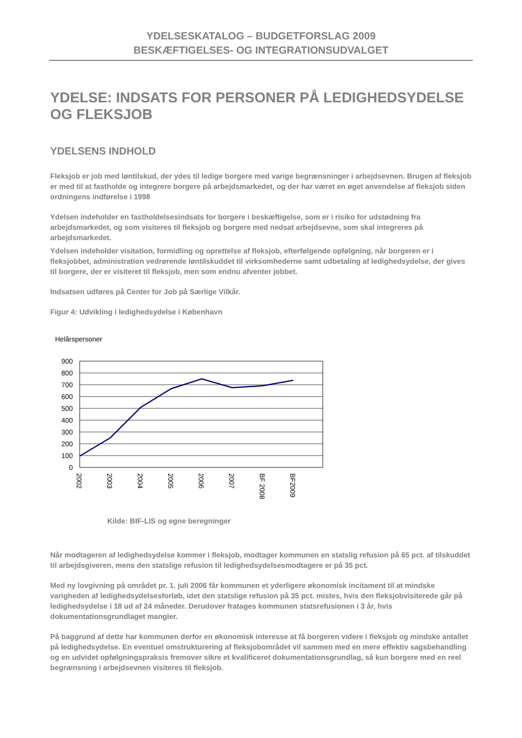YDELSESKATALOG – BUDGETFORSLAG 2009
BESKÆFTIGELSES- OG INTEGRATIONSUDVALGET
YDELSE: INDSATS FOR PERSONER PÅ LEDIGHEDSYDELSE OG FLEKSJOB
YDELSENS INDHOLD
Fleksjob er job med løntilskud, der ydes til ledige borgere med varige begrænsninger i arbejdsevnen. Brugen af fleksjob er med til at fastholde og integrere borgere på arbejdsmarkedet, og der har været en øget anvendelse af fleksjob siden ordningens indførelse i 1998
Ydelsen indeholder en fastholdelsesindsats for borgere i beskæftigelse, som er i risiko for udstødning fra arbejdsmarkedet, og som visiteres til fleksjob og borgere med nedsat arbejdsevne, som skal integreres på arbejdsmarkedet.
Ydelsen indeholder visitation, formidling og oprettelse af fleksjob, efterfølgende opfølgning, når borgeren er i fleksjobbet, administration vedrørende løntilskuddet til virksomhederne samt udbetaling af ledighedsydelse, der gives til borgere, der er visiteret til fleksjob, men som endnu afventer jobbet.
Indsatsen udføres på Center for Job på Særlige Vilkår.
Figur 4: Udvikling i ledighedsydelse i København
Helårspersoner
900
800
700
600
500
400
300
200
100
0
2002
2003
2004
2005
2006
2007
BF 2008
BF2009
Kilde: BIF-LIS og egne beregninger
Når modtageren af ledighedsydelse kommer i fleksjob, modtager kommunen en statslig refusion på 65 pct. af tilskuddet til arbejdsgiveren, mens den statslige refusion til ledighedsydelsesmodtagere er på 35 pct.
Med ny lovgivning på området pr. 1. juli 2006 får kommunen et yderligere økonomisk incitament til at mindske varigheden af ledighedsydelsesforløb, idet den statslige refusion på 35 pct. mistes, hvis den fleksjobvisiterede går på ledighedsydelse i 18 ud af 24 måneder. Derudover fratages kommunen statsrefusionen i 3 år, hvis dokumentationsgrundlaget mangler.
På baggrund af dette har kommunen derfor en økonomisk interesse at få borgeren videre i fleksjob og mindske antallet på ledighedsydelse. En eventuel omstrukturering af fleksjobområdet vil sammen med en mere effektiv sagsbehandling og en udvidet opfølgningspraksis fremover sikre et kvalificeret dokumentationsgrundlag, så kun borgere med en reel begrænsning i arbejdsevnen visiteres til fleksjob.